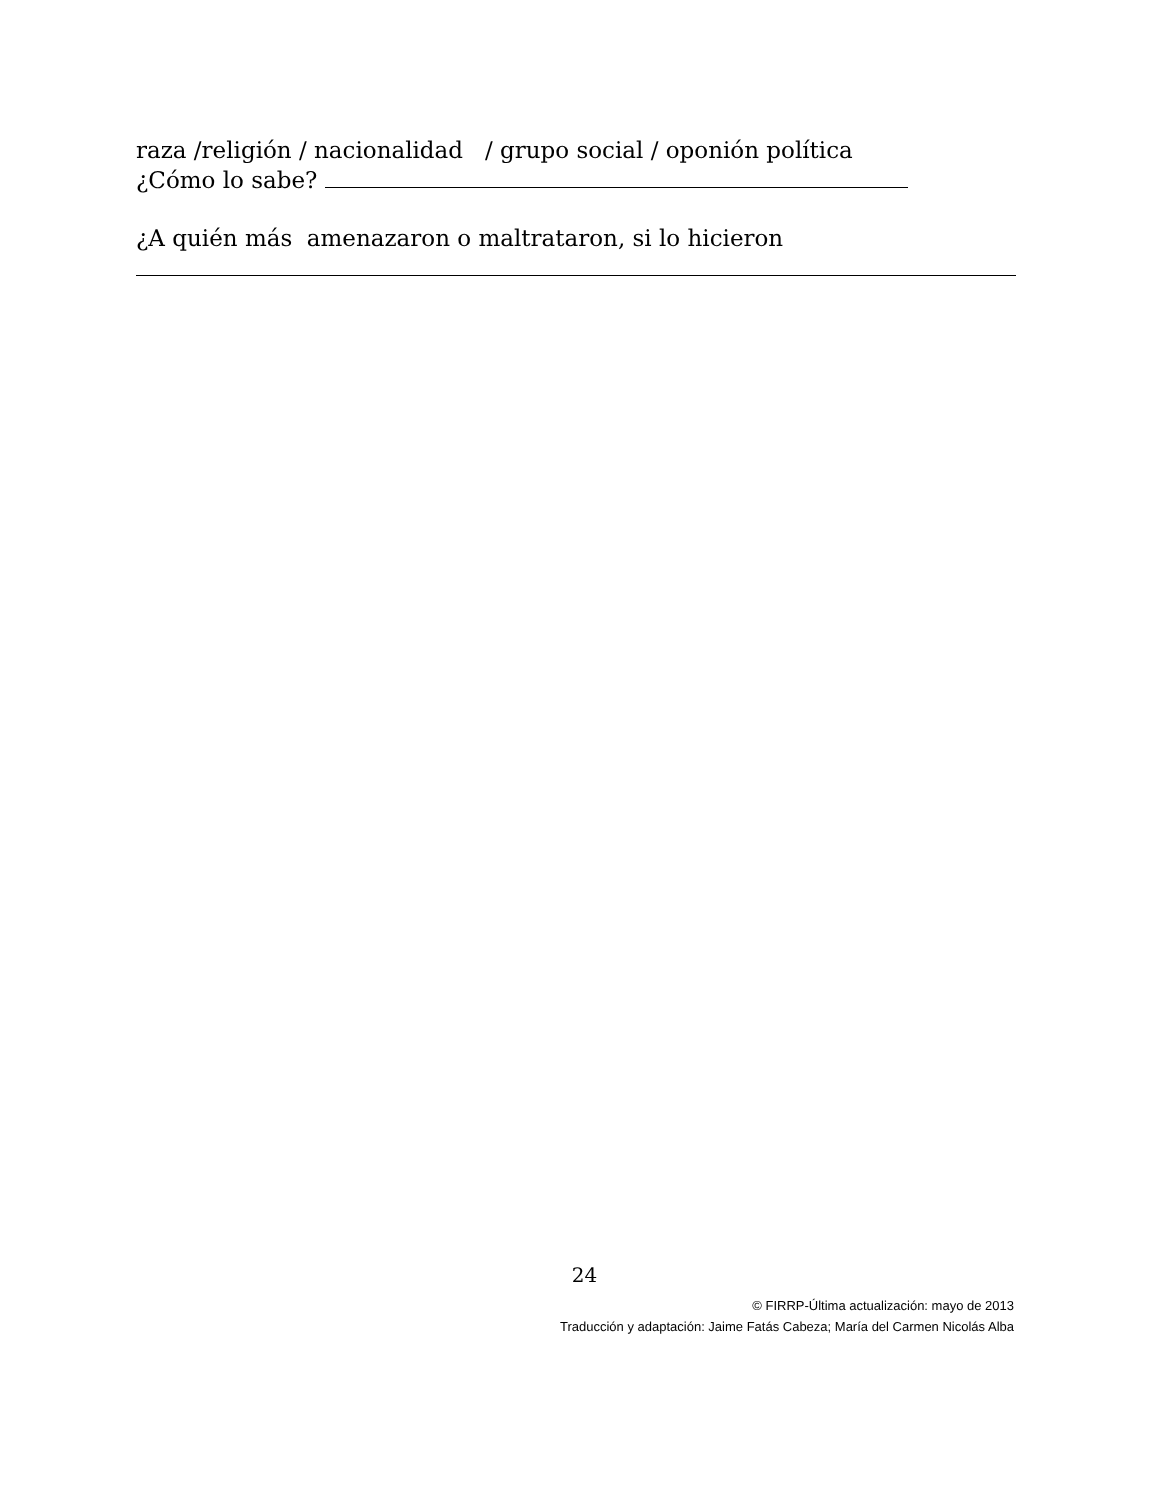raza /religión / nacionalidad / grupo social / oponión política
¿Cómo lo sabe?
¿A quién más amenazaron o maltrataron, si lo hicieron
24
© FIRRP-Última actualización: mayo de 2013
Traducción y adaptación: Jaime Fatás Cabeza; María del Carmen Nicolás Alba